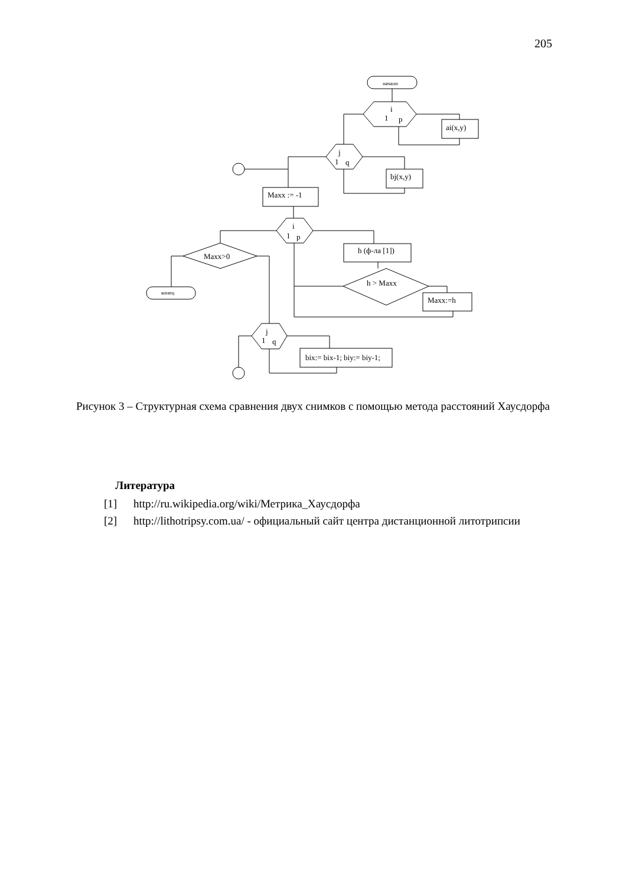205
начало
i
1
p
ai(x,y)
j
1
q
bj(x,y)
Maxx := -1
i
1
p
Maxx>0
h (ф-ла [1])
h > Maxx
конец
Maxx:=h
j
1
q
bix:= bix-1; biy:= biy-1;
Рисунок 3 – Структурная схема сравнения двух снимков с помощью метода расстояний Хаусдорфа
Литература
[1] http://ru.wikipedia.org/wiki/Метрика_Хаусдорфа
[2] http://lithotripsy.com.ua/ - официальный сайт центра дистанционной литотрипсии